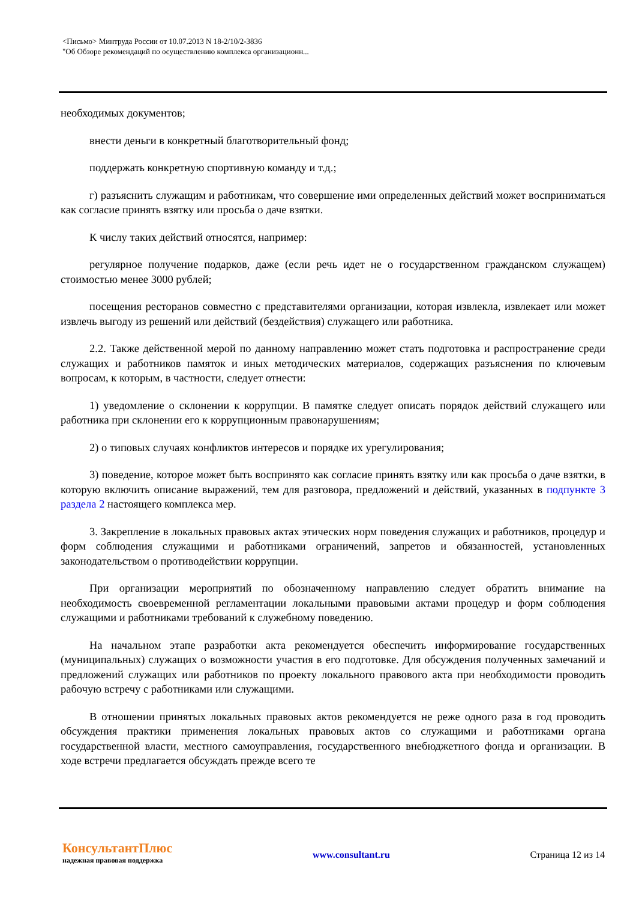<Письмо> Минтруда России от 10.07.2013 N 18-2/10/2-3836
"Об Обзоре рекомендаций по осуществлению комплекса организационн...
необходимых документов;
внести деньги в конкретный благотворительный фонд;
поддержать конкретную спортивную команду и т.д.;
г) разъяснить служащим и работникам, что совершение ими определенных действий может восприниматься как согласие принять взятку или просьба о даче взятки.
К числу таких действий относятся, например:
регулярное получение подарков, даже (если речь идет не о государственном гражданском служащем) стоимостью менее 3000 рублей;
посещения ресторанов совместно с представителями организации, которая извлекла, извлекает или может извлечь выгоду из решений или действий (бездействия) служащего или работника.
2.2. Также действенной мерой по данному направлению может стать подготовка и распространение среди служащих и работников памяток и иных методических материалов, содержащих разъяснения по ключевым вопросам, к которым, в частности, следует отнести:
1) уведомление о склонении к коррупции. В памятке следует описать порядок действий служащего или работника при склонении его к коррупционным правонарушениям;
2) о типовых случаях конфликтов интересов и порядке их урегулирования;
3) поведение, которое может быть воспринято как согласие принять взятку или как просьба о даче взятки, в которую включить описание выражений, тем для разговора, предложений и действий, указанных в подпункте 3 раздела 2 настоящего комплекса мер.
3. Закрепление в локальных правовых актах этических норм поведения служащих и работников, процедур и форм соблюдения служащими и работниками ограничений, запретов и обязанностей, установленных законодательством о противодействии коррупции.
При организации мероприятий по обозначенному направлению следует обратить внимание на необходимость своевременной регламентации локальными правовыми актами процедур и форм соблюдения служащими и работниками требований к служебному поведению.
На начальном этапе разработки акта рекомендуется обеспечить информирование государственных (муниципальных) служащих о возможности участия в его подготовке. Для обсуждения полученных замечаний и предложений служащих или работников по проекту локального правового акта при необходимости проводить рабочую встречу с работниками или служащими.
В отношении принятых локальных правовых актов рекомендуется не реже одного раза в год проводить обсуждения практики применения локальных правовых актов со служащими и работниками органа государственной власти, местного самоуправления, государственного внебюджетного фонда и организации. В ходе встречи предлагается обсуждать прежде всего те
КонсультантПлюс
надежная правовая поддержка
www.consultant.ru Страница 12 из 14